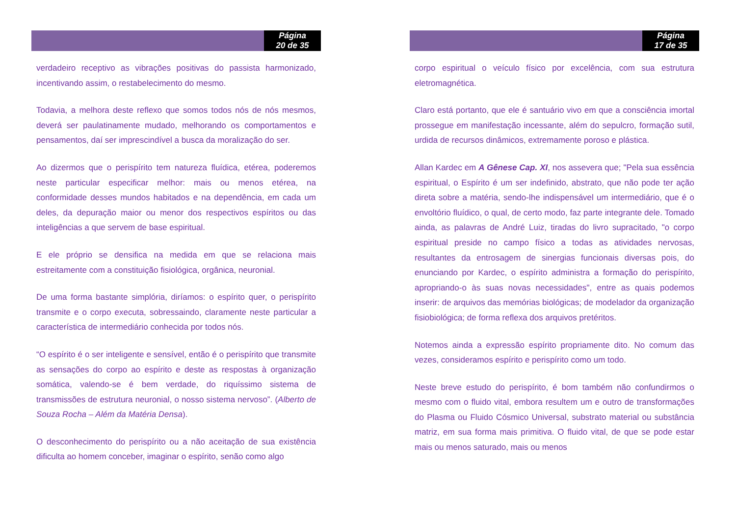Página
20 de 35
verdadeiro receptivo as vibrações positivas do passista harmonizado, incentivando assim, o restabelecimento do mesmo.
Todavia, a melhora deste reflexo que somos todos nós de nós mesmos, deverá ser paulatinamente mudado, melhorando os comportamentos e pensamentos, daí ser imprescindível a busca da moralização do ser.
Ao dizermos que o perispírito tem natureza fluídica, etérea, poderemos neste particular especificar melhor: mais ou menos etérea, na conformidade desses mundos habitados e na dependência, em cada um deles, da depuração maior ou menor dos respectivos espíritos ou das inteligências a que servem de base espiritual.
E ele próprio se densifica na medida em que se relaciona mais estreitamente com a constituição fisiológica, orgânica, neuronial.
De uma forma bastante simplória, diríamos: o espírito quer, o perispírito transmite e o corpo executa, sobressaindo, claramente neste particular a característica de intermediário conhecida por todos nós.
“O espírito é o ser inteligente e sensível, então é o perispírito que transmite as sensações do corpo ao espírito e deste as respostas à organização somática, valendo-se é bem verdade, do riquíssimo sistema de transmissões de estrutura neuronial, o nosso sistema nervoso”. (Alberto de Souza Rocha – Além da Matéria Densa).
O desconhecimento do perispírito ou a não aceitação de sua existência dificulta ao homem conceber, imaginar o espírito, senão como algo
Página
17 de 35
corpo espiritual o veículo físico por excelência, com sua estrutura eletromagnética.
Claro está portanto, que ele é santuário vivo em que a consciência imortal prossegue em manifestação incessante, além do sepulcro, formação sutil, urdida de recursos dinâmicos, extremamente poroso e plástica.
Allan Kardec em A Gênese Cap. XI, nos assevera que; "Pela sua essência espiritual, o Espírito é um ser indefinido, abstrato, que não pode ter ação direta sobre a matéria, sendo-lhe indispensável um intermediário, que é o envoltório fluídico, o qual, de certo modo, faz parte integrante dele. Tomado ainda, as palavras de André Luiz, tiradas do livro supracitado, "o corpo espiritual preside no campo físico a todas as atividades nervosas, resultantes da entrosagem de sinergias funcionais diversas pois, do enunciando por Kardec, o espírito administra a formação do perispírito, apropriando-o às suas novas necessidades", entre as quais podemos inserir: de arquivos das memórias biológicas; de modelador da organização fisiobiológica; de forma reflexa dos arquivos pretéritos.
Notemos ainda a expressão espírito propriamente dito. No comum das vezes, consideramos espírito e perispírito como um todo.
Neste breve estudo do perispírito, é bom também não confundirmos o mesmo com o fluido vital, embora resultem um e outro de transformações do Plasma ou Fluido Cósmico Universal, substrato material ou substância matriz, em sua forma mais primitiva. O fluido vital, de que se pode estar mais ou menos saturado, mais ou menos